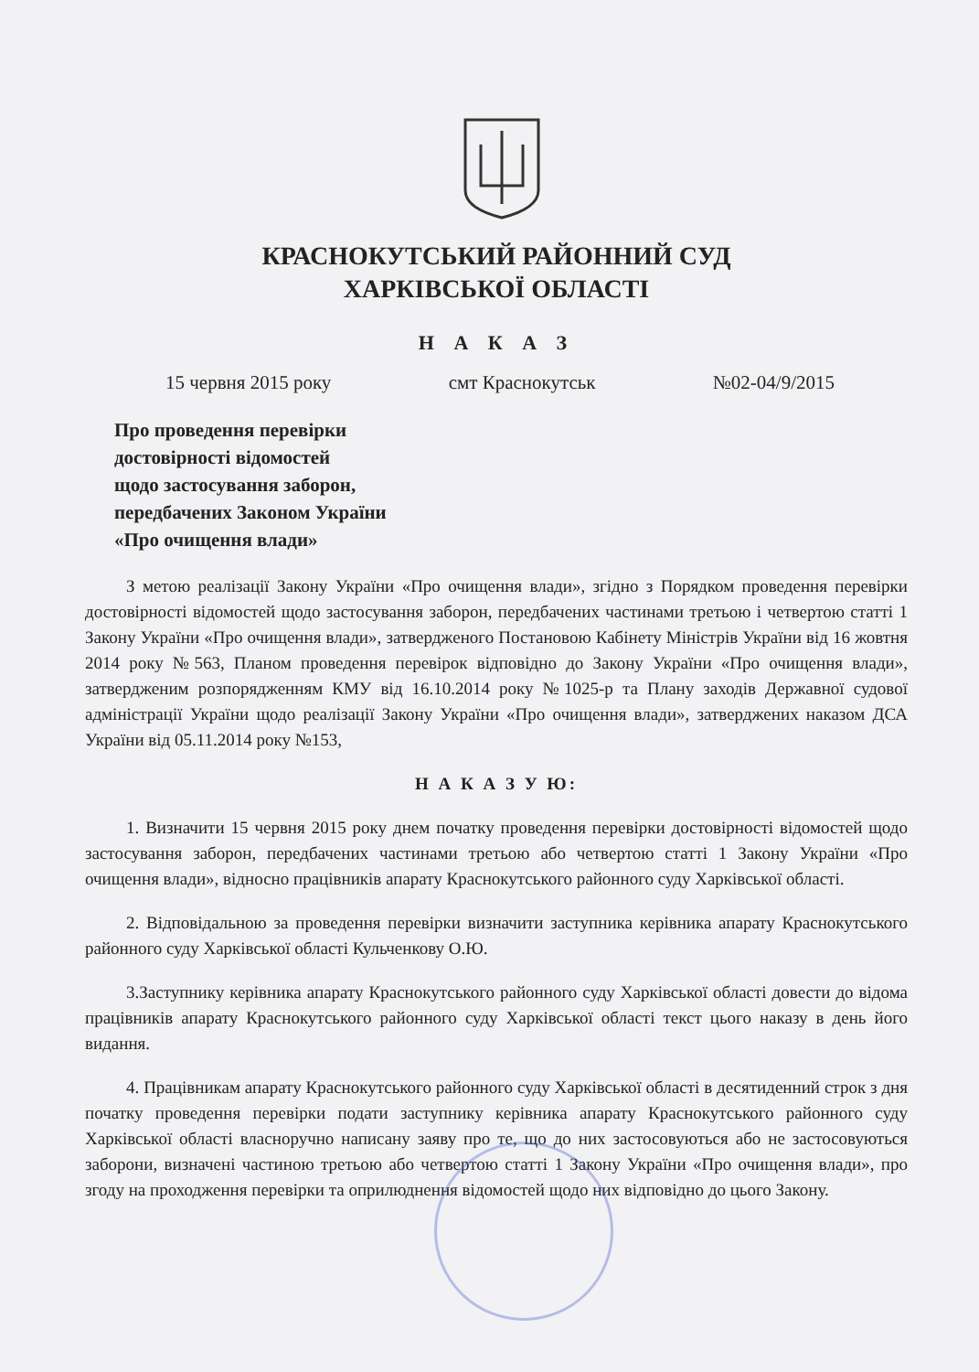КРАСНОКУТСЬКИЙ РАЙОННИЙ СУД
ХАРКІВСЬКОЇ ОБЛАСТІ
Н А К А З
15 червня 2015 року смт Краснокутськ №02-04/9/2015
Про проведення перевірки
достовірності відомостей
щодо застосування заборон,
передбачених Законом України
«Про очищення влади»
З метою реалізації Закону України «Про очищення влади», згідно з Порядком проведення перевірки достовірності відомостей щодо застосування заборон, передбачених частинами третьою і четвертою статті 1 Закону України «Про очищення влади», затвердженого Постановою Кабінету Міністрів України від 16 жовтня 2014 року №563, Планом проведення перевірок відповідно до Закону України «Про очищення влади», затвердженим розпорядженням КМУ від 16.10.2014 року №1025-р та Плану заходів Державної судової адміністрації України щодо реалізації Закону України «Про очищення влади», затверджених наказом ДСА України від 05.11.2014 року №153,
Н А К А З У Ю:
1. Визначити 15 червня 2015 року днем початку проведення перевірки достовірності відомостей щодо застосування заборон, передбачених частинами третьою або четвертою статті 1 Закону України «Про очищення влади», відносно працівників апарату Краснокутського районного суду Харківської області.
2. Відповідальною за проведення перевірки визначити заступника керівника апарату Краснокутського районного суду Харківської області Кульченкову О.Ю.
3.Заступнику керівника апарату Краснокутського районного суду Харківської області довести до відома працівників апарату Краснокутського районного суду Харківської області текст цього наказу в день його видання.
4. Працівникам апарату Краснокутського районного суду Харківської області в десятиденний строк з дня початку проведення перевірки подати заступнику керівника апарату Краснокутського районного суду Харківської області власноручно написану заяву про те, що до них застосовуються або не застосовуються заборони, визначені частиною третьою або четвертою статті 1 Закону України «Про очищення влади», про згоду на проходження перевірки та оприлюднення відомостей щодо них відповідно до цього Закону.